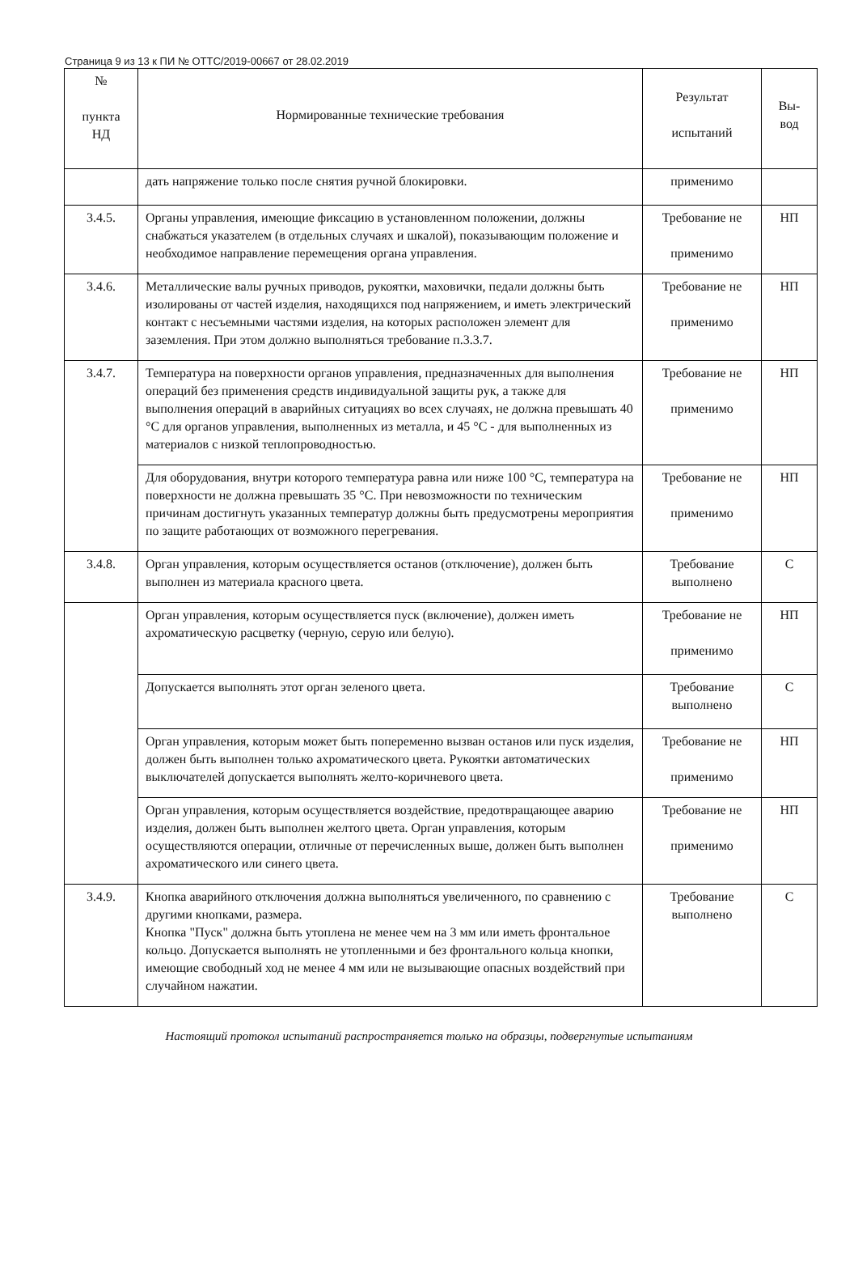Страница 9 из 13 к ПИ № ОТТС/2019-00667 от 28.02.2019
| № пункта НД | Нормированные технические требования | Результат испытаний | Вы- вод |
| --- | --- | --- | --- |
| | дать напряжение только после снятия ручной блокировки. | применимо | |
| 3.4.5. | Органы управления, имеющие фиксацию в установленном положении, должны снабжаться указателем (в отдельных случаях и шкалой), показывающим положение и необходимое направление перемещения органа управления. | Требование не применимо | НП |
| 3.4.6. | Металлические валы ручных приводов, рукоятки, маховички, педали должны быть изолированы от частей изделия, находящихся под напряжением, и иметь электрический контакт с несъемными частями изделия, на которых расположен элемент для заземления. При этом должно выполняться требование п.3.3.7. | Требование не применимо | НП |
| 3.4.7. | Температура на поверхности органов управления, предназначенных для выполнения операций без применения средств индивидуальной защиты рук, а также для выполнения операций в аварийных ситуациях во всех случаях, не должна превышать 40 °С для органов управления, выполненных из металла, и 45 °С - для выполненных из материалов с низкой теплопроводностью. | Требование не применимо | НП |
| | Для оборудования, внутри которого температура равна или ниже 100 °С, температура на поверхности не должна превышать 35 °С. При невозможности по техническим причинам достигнуть указанных температур должны быть предусмотрены мероприятия по защите работающих от возможного перегревания. | Требование не применимо | НП |
| 3.4.8. | Орган управления, которым осуществляется останов (отключение), должен быть выполнен из материала красного цвета. | Требование выполнено | С |
| | Орган управления, которым осуществляется пуск (включение), должен иметь ахроматическую расцветку (черную, серую или белую). | Требование не применимо | НП |
| | Допускается выполнять этот орган зеленого цвета. | Требование выполнено | С |
| | Орган управления, которым может быть попеременно вызван останов или пуск изделия, должен быть выполнен только ахроматического цвета. Рукоятки автоматических выключателей допускается выполнять желто-коричневого цвета. | Требование не применимо | НП |
| | Орган управления, которым осуществляется воздействие, предотвращающее аварию изделия, должен быть выполнен желтого цвета. Орган управления, которым осуществляются операции, отличные от перечисленных выше, должен быть выполнен ахроматического или синего цвета. | Требование не применимо | НП |
| 3.4.9. | Кнопка аварийного отключения должна выполняться увеличенного, по сравнению с другими кнопками, размера. Кнопка "Пуск" должна быть утоплена не менее чем на 3 мм или иметь фронтальное кольцо. Допускается выполнять не утопленными и без фронтального кольца кнопки, имеющие свободный ход не менее 4 мм или не вызывающие опасных воздействий при случайном нажатии. | Требование выполнено | С |
Настоящий протокол испытаний распространяется только на образцы, подвергнутые испытаниям